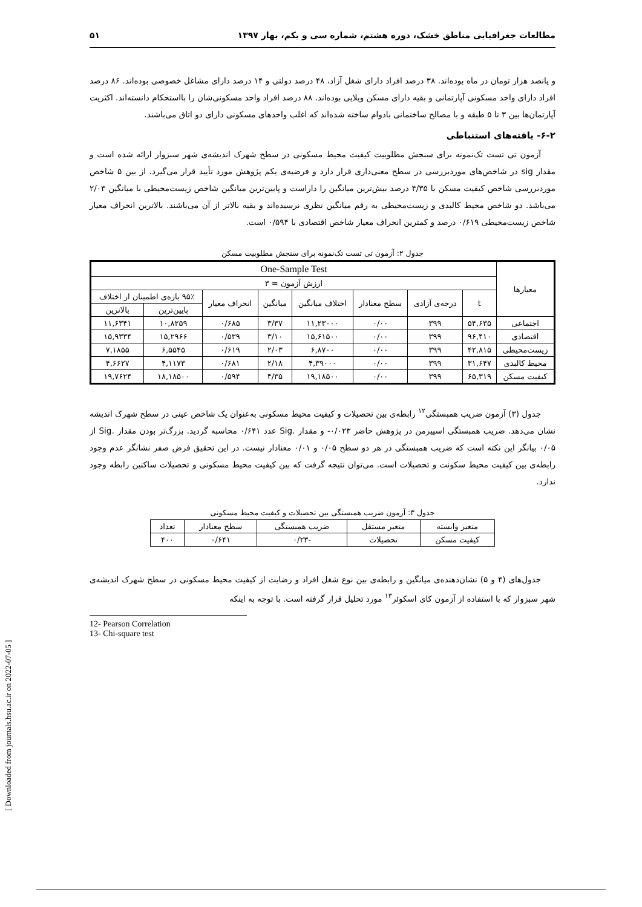مطالعات جغرافیایی مناطق خشک، دوره هشتم، شماره سی و یکم، بهار ۱۳۹۷ ۵۱
و پانصد هزار تومان در ماه بوده‌اند. ۳۸ درصد افراد دارای شغل آزاد، ۴۸ درصد دولتی و ۱۴ درصد دارای مشاغل خصوصی بوده‌اند. ۸۶ درصد افراد دارای واحد مسکونی آپارتمانی و بقیه دارای مسکن ویلایی بوده‌اند. ۸۸ درصد افراد واحد مسکونی‌شان را بااستحکام دانسته‌اند. اکثریت آپارتمان‌ها بین ۳ تا ۵ طبقه و با مصالح ساختمانی بادوام ساخته شده‌اند که اغلب واحدهای مسکونی دارای دو اتاق می‌باشند.
۶-۲- یافته‌های استنباطی
آزمون تی تست تک‌نمونه برای سنجش مطلوبیت کیفیت محیط مسکونی در سطح شهرک اندیشه‌ی شهر سبزوار ارائه شده است و مقدار sig در شاخص‌های موردبررسی در سطح معنی‌داری قرار دارد و فرضیه‌ی یکم پژوهش مورد تأیید قرار می‌گیرد. از بین ۵ شاخص موردبررسی شاخص کیفیت مسکن با ۴/۳۵ درصد بیش‌ترین میانگین را داراست و پایین‌ترین میانگین شاخص زیست‌محیطی با میانگین ۲/۰۳ می‌باشد. دو شاخص محیط کالبدی و زیست‌محیطی به رقم میانگین نظری نرسیده‌اند و بقیه بالاتر از آن می‌باشند. بالاترین انحراف معیار شاخص زیست‌محیطی ۰/۶۱۹ درصد و کمترین انحراف معیار شاخص اقتصادی با ۰/۵۹۴ است.
جدول ۲: آزمون تی تست تک‌نمونه برای سنجش مطلوبیت مسکن
| معیارها | One-Sample Test | | | | | | | |
| --- | --- | --- | --- | --- | --- | --- | --- | --- |
| | ارزش آزمون = ۳ | | | | | | | |
| | t | درجه‌ی آزادی | سطح معنادار | اختلاف میانگین | میانگین | انحراف معیار | ۹۵٪ بازه‌ی اطمینان از اختلاف | |
| | | | | | | | پایین‌ترین | بالاترین |
| اجتماعی | ۵۴,۶۳۵ | ۳۹۹ | ۰/۰۰ | ۱۱,۲۳۰۰۰ | ۳/۳۷ | ۰/۶۸۵ | ۱۰,۸۲۵۹ | ۱۱,۶۳۴۱ |
| اقتصادی | ۹۶,۴۱۰ | ۳۹۹ | ۰/۰۰ | ۱۵,۶۱۵۰۰ | ۳/۱۰ | ۰/۵۳۹ | ۱۵,۲۹۶۶ | ۱۵,۹۳۳۴ |
| زیست‌محیطی | ۴۲,۸۱۵ | ۳۹۹ | ۰/۰۰ | ۶,۸۷۰۰ | ۲/۰۳ | ۰/۶۱۹ | ۶,۵۵۴۵ | ۷,۱۸۵۵ |
| محیط کالبدی | ۳۱,۶۴۷ | ۳۹۹ | ۰/۰۰ | ۴,۳۹۰۰۰ | ۲/۱۸ | ۰/۶۸۱ | ۴,۱۱۷۳ | ۴,۶۶۲۷ |
| کیفیت مسکن | ۶۵,۳۱۹ | ۳۹۹ | ۰/۰۰ | ۱۹,۱۸۵۰۰ | ۴/۳۵ | ۰/۵۹۴ | ۱۸,۱۸۵۰۰ | ۱۹,۷۶۲۴ |
جدول (۳) آزمون ضریب همبستگی<sup>۱۲</sup> رابطه‌ی بین تحصیلات و کیفیت محیط مسکونی به‌عنوان یک شاخص عینی در سطح شهرک اندیشه نشان می‌دهد. ضریب همبستگی اسپیرمن در پژوهش حاضر ۰/۰۲۳- و مقدار .Sig عدد ۰/۶۴۱ محاسبه گردید. بزرگ‌تر بودن مقدار .Sig از ۰/۰۵ بیانگر این نکته است که ضریب همبستگی در هر دو سطح ۰/۰۵ و ۰/۰۱ معنادار نیست. در این تحقیق فرض صفر نشانگر عدم وجود رابطه‌ی بین کیفیت محیط سکونت و تحصیلات است. می‌توان نتیجه گرفت که بین کیفیت محیط مسکونی و تحصیلات ساکنین رابطه وجود ندارد.
جدول ۳: آزمون ضریب همبستگی بین تحصیلات و کیفیت محیط مسکونی
| متغیر وابسته | متغیر مستقل | ضریب همبستگی | سطح معنادار | تعداد |
| --- | --- | --- | --- | --- |
| کیفیت مسکن | تحصیلات | -۰/۲۳ | ۰/۶۴۱ | ۴۰۰ |
جدول‌های (۴ و ۵) نشان‌دهنده‌ی میانگین و رابطه‌ی بین نوع شغل افراد و رضایت از کیفیت محیط مسکونی در سطح شهرک اندیشه‌ی شهر سبزوار که با استفاده از آزمون کای اسکوئر<sup>۱۳</sup> مورد تحلیل قرار گرفته است. با توجه به اینکه
12- Pearson Correlation
13- Chi-square test
[ Downloaded from journals.hsu.ac.ir on 2022-07-05 ]